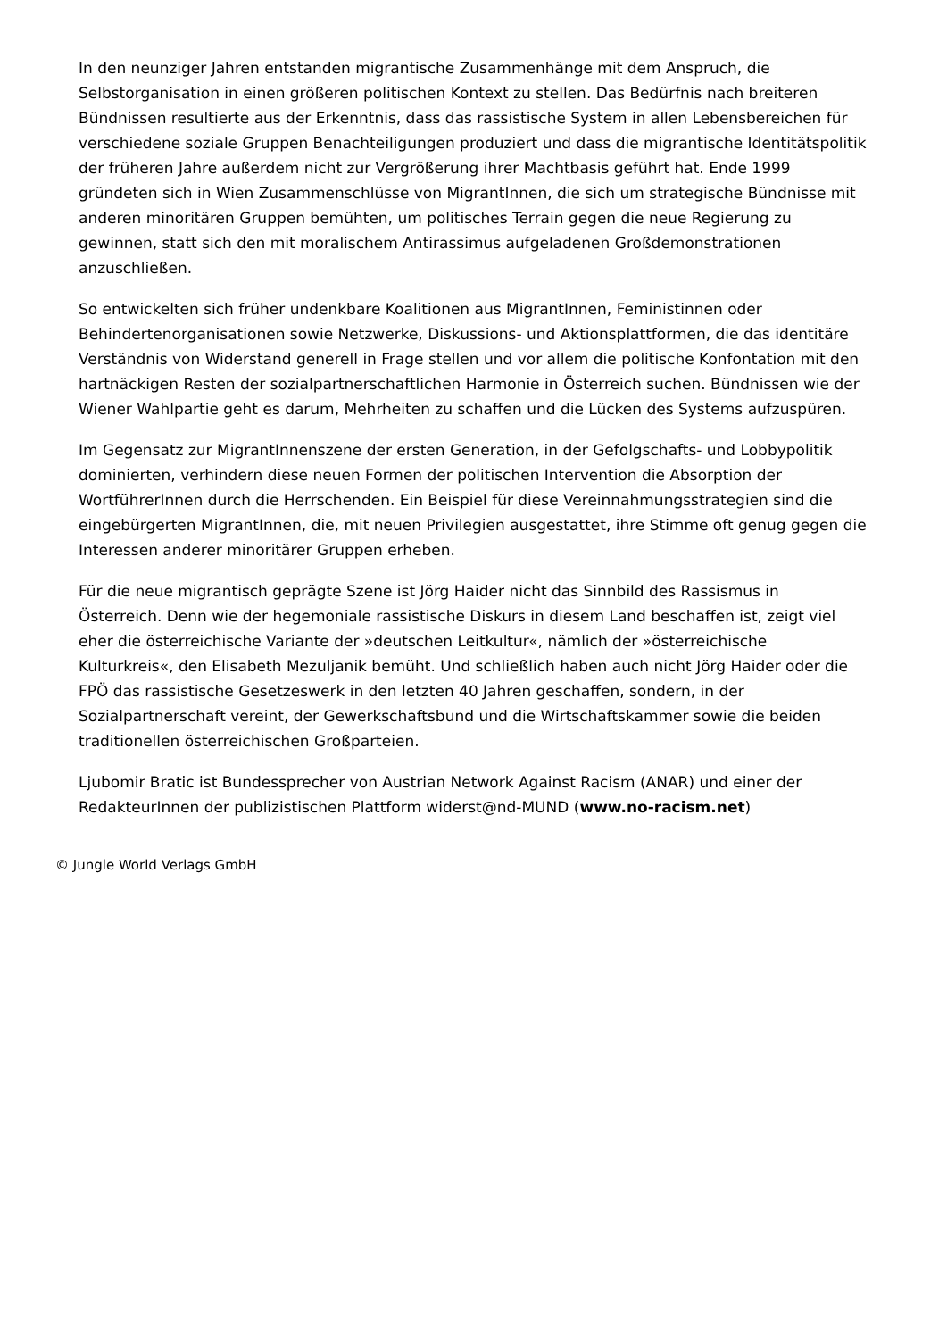In den neunziger Jahren entstanden migrantische Zusammenhänge mit dem Anspruch, die Selbstorganisation in einen größeren politischen Kontext zu stellen. Das Bedürfnis nach breiteren Bündnissen resultierte aus der Erkenntnis, dass das rassistische System in allen Lebensbereichen für verschiedene soziale Gruppen Benachteiligungen produziert und dass die migrantische Identitätspolitik der früheren Jahre außerdem nicht zur Vergrößerung ihrer Machtbasis geführt hat. Ende 1999 gründeten sich in Wien Zusammenschlüsse von MigrantInnen, die sich um strategische Bündnisse mit anderen minoritären Gruppen bemühten, um politisches Terrain gegen die neue Regierung zu gewinnen, statt sich den mit moralischem Antirassimus aufgeladenen Großdemonstrationen anzuschließen.
So entwickelten sich früher undenkbare Koalitionen aus MigrantInnen, Feministinnen oder Behindertenorganisationen sowie Netzwerke, Diskussions- und Aktionsplattformen, die das identitäre Verständnis von Widerstand generell in Frage stellen und vor allem die politische Konfontation mit den hartnäckigen Resten der sozialpartnerschaftlichen Harmonie in Österreich suchen. Bündnissen wie der Wiener Wahlpartie geht es darum, Mehrheiten zu schaffen und die Lücken des Systems aufzuspüren.
Im Gegensatz zur MigrantInnenszene der ersten Generation, in der Gefolgschafts- und Lobbypolitik dominierten, verhindern diese neuen Formen der politischen Intervention die Absorption der WortführerInnen durch die Herrschenden. Ein Beispiel für diese Vereinnahmungsstrategien sind die eingebürgerten MigrantInnen, die, mit neuen Privilegien ausgestattet, ihre Stimme oft genug gegen die Interessen anderer minoritärer Gruppen erheben.
Für die neue migrantisch geprägte Szene ist Jörg Haider nicht das Sinnbild des Rassismus in Österreich. Denn wie der hegemoniale rassistische Diskurs in diesem Land beschaffen ist, zeigt viel eher die österreichische Variante der »deutschen Leitkultur«, nämlich der »österreichische Kulturkreis«, den Elisabeth Mezuljanik bemüht. Und schließlich haben auch nicht Jörg Haider oder die FPÖ das rassistische Gesetzeswerk in den letzten 40 Jahren geschaffen, sondern, in der Sozialpartnerschaft vereint, der Gewerkschaftsbund und die Wirtschaftskammer sowie die beiden traditionellen österreichischen Großparteien.
Ljubomir Bratic ist Bundessprecher von Austrian Network Against Racism (ANAR) und einer der RedakteurInnen der publizistischen Plattform widerst@nd-MUND (www.no-racism.net)
© Jungle World Verlags GmbH